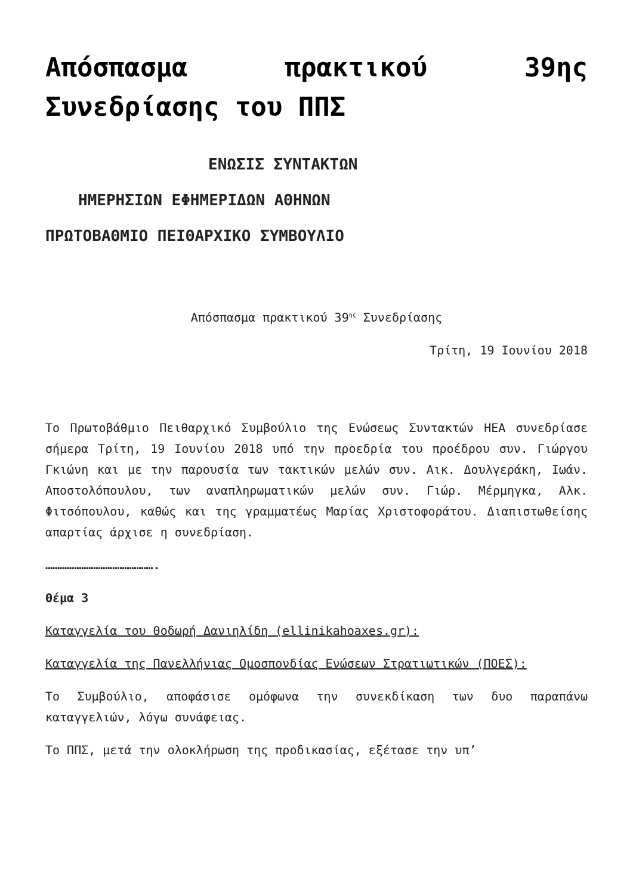Απόσπασμα πρακτικού 39ης Συνεδρίασης του ΠΠΣ
ΕΝΩΣΙΣ ΣΥΝΤΑΚΤΩΝ
ΗΜΕΡΗΣΙΩΝ ΕΦΗΜΕΡΙΔΩΝ ΑΘΗΝΩΝ
ΠΡΩΤΟΒΑΘΜΙΟ ΠΕΙΘΑΡΧΙΚΟ ΣΥΜΒΟΥΛΙΟ
Απόσπασμα πρακτικού 39<sup>ης</sup> Συνεδρίασης
Τρίτη, 19 Ιουνίου 2018
Το Πρωτοβάθμιο Πειθαρχικό Συμβούλιο της Ενώσεως Συντακτών ΗΕΑ συνεδρίασε σήμερα Τρίτη, 19 Ιουνίου 2018 υπό την προεδρία του προέδρου συν. Γιώργου Γκιώνη και με την παρουσία των τακτικών μελών συν. Αικ. Δουλγεράκη, Ιωάν. Αποστολόπουλου, των αναπληρωματικών μελών συν. Γιώρ. Μέρμηγκα, Αλκ. Φιτσόπουλου, καθώς και της γραμματέως Μαρίας Χριστοφοράτου. Διαπιστωθείσης απαρτίας άρχισε η συνεδρίαση.
……………………………………….
Θέμα 3
Καταγγελία του Θοδωρή Δανιηλίδη (ellinikahoaxes.gr):
Καταγγελία της Πανελλήνιας Ομοσπονδίας Ενώσεων Στρατιωτικών (ΠΟΕΣ):
Το Συμβούλιο, αποφάσισε ομόφωνα την συνεκδίκαση των δυο παραπάνω καταγγελιών, λόγω συνάφειας.
Το ΠΠΣ, μετά την ολοκλήρωση της προδικασίας, εξέτασε την υπ’